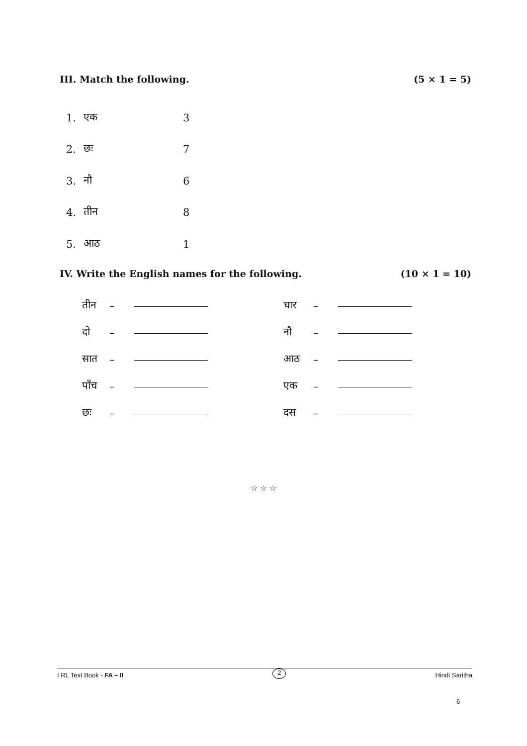III. Match the following. (5 × 1 = 5)
| 1. | एक | 3 |
| 2. | छः | 7 |
| 3. | नौ | 6 |
| 4. | तीन | 8 |
| 5. | आठ | 1 |
IV. Write the English names for the following. (10 × 1 = 10)
| तीन | – | | चार | – | |
| दो | – | | नौ | – | |
| सात | – | | आठ | – | |
| पाँच | – | | एक | – | |
| छः | – | | दस | – | |
☆ ☆ ☆
I RL Text Book - FA – II 2 Hindi Saritha
6